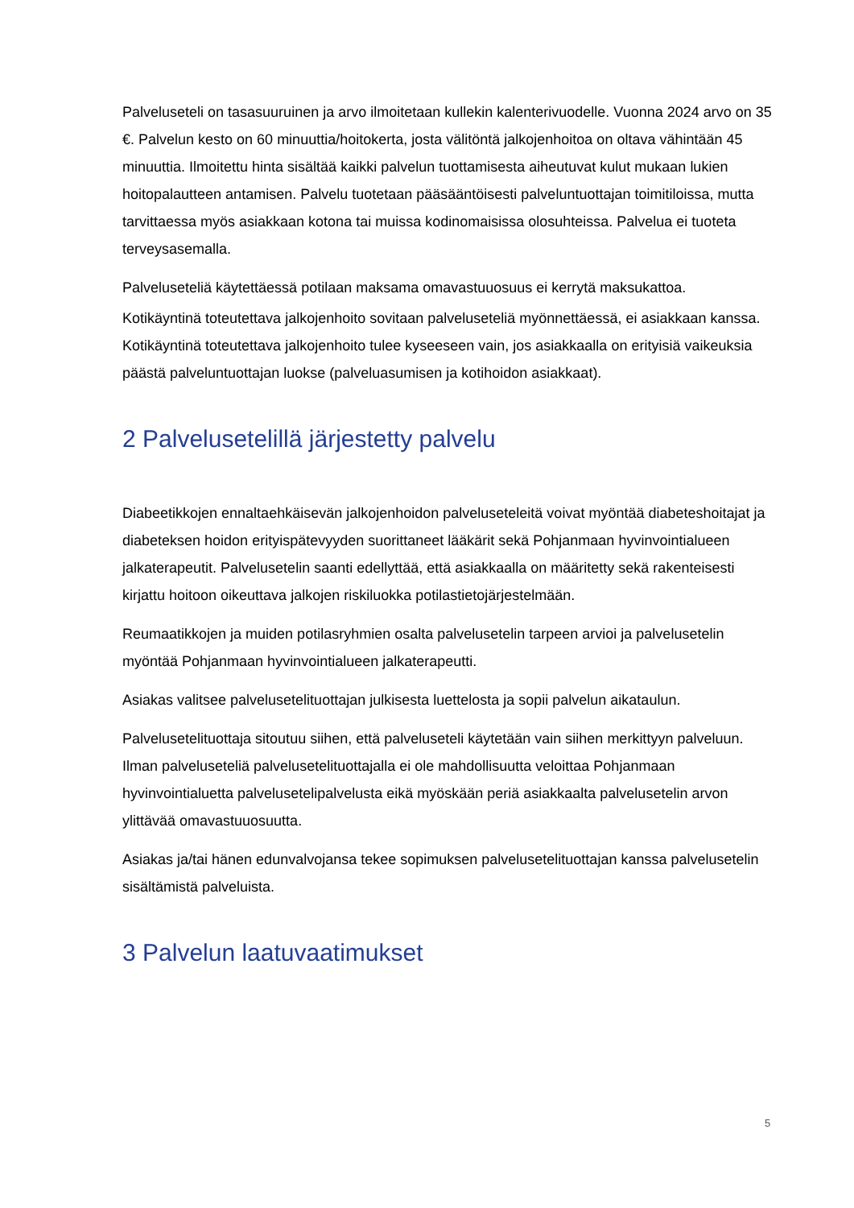Palveluseteli on tasasuuruinen ja arvo ilmoitetaan kullekin kalenterivuodelle. Vuonna 2024 arvo on 35 €. Palvelun kesto on 60 minuuttia/hoitokerta, josta välitöntä jalkojenhoitoa on oltava vähintään 45 minuuttia. Ilmoitettu hinta sisältää kaikki palvelun tuottamisesta aiheutuvat kulut mukaan lukien hoitopalautteen antamisen. Palvelu tuotetaan pääsääntöisesti palveluntuottajan toimitiloissa, mutta tarvittaessa myös asiakkaan kotona tai muissa kodinomaisissa olosuhteissa. Palvelua ei tuoteta terveysasemalla.
Palveluseteliä käytettäessä potilaan maksama omavastuuosuus ei kerrytä maksukattoa.
Kotikäyntinä toteutettava jalkojenhoito sovitaan palveluseteliä myönnettäessä, ei asiakkaan kanssa. Kotikäyntinä toteutettava jalkojenhoito tulee kyseeseen vain, jos asiakkaalla on erityisiä vaikeuksia päästä palveluntuottajan luokse (palveluasumisen ja kotihoidon asiakkaat).
2 Palvelusetelillä järjestetty palvelu
Diabeetikkojen ennaltaehkäisevän jalkojenhoidon palveluseteleitä voivat myöntää diabeteshoitajat ja diabeteksen hoidon erityispätevyyden suorittaneet lääkärit sekä Pohjanmaan hyvinvointialueen jalkaterapeutit. Palvelusetelin saanti edellyttää, että asiakkaalla on määritetty sekä rakenteisesti kirjattu hoitoon oikeuttava jalkojen riskiluokka potilastietojärjestelmään.
Reumaatikkojen ja muiden potilasryhmien osalta palvelusetelin tarpeen arvioi ja palvelusetelin myöntää Pohjanmaan hyvinvointialueen jalkaterapeutti.
Asiakas valitsee palvelusetelituottajan julkisesta luettelosta ja sopii palvelun aikataulun.
Palvelusetelituottaja sitoutuu siihen, että palveluseteli käytetään vain siihen merkittyyn palveluun. Ilman palveluseteliä palvelusetelituottajalla ei ole mahdollisuutta veloittaa Pohjanmaan hyvinvointialuetta palvelusetelipalvelusta eikä myöskään periä asiakkaalta palvelusetelin arvon ylittävää omavastuuosuutta.
Asiakas ja/tai hänen edunvalvojansa tekee sopimuksen palvelusetelituottajan kanssa palvelusetelin sisältämistä palveluista.
3 Palvelun laatuvaatimukset
5